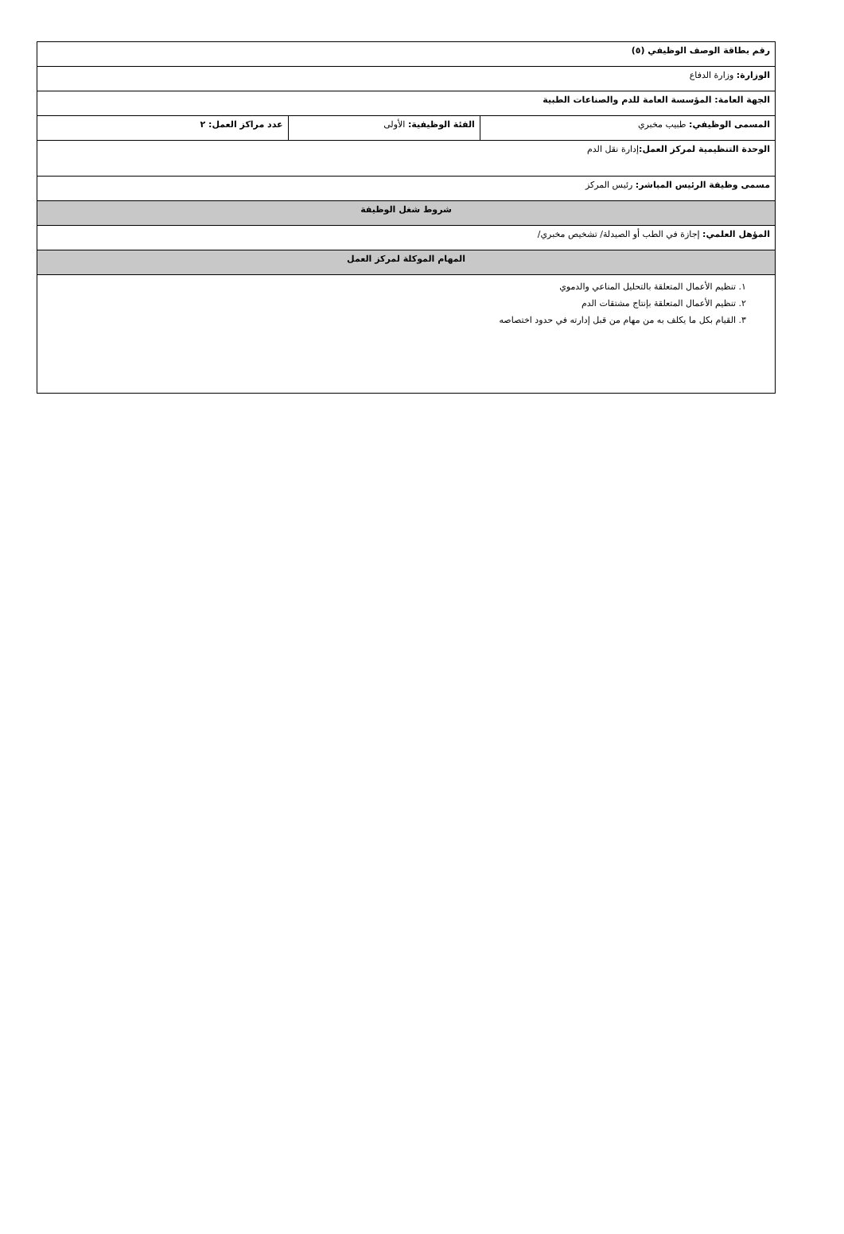| رقم بطاقة الوصف الوظيفي (٥) | | |
| الوزارة: وزارة الدفاع | | |
| الجهة العامة: المؤسسة العامة للدم والصناعات الطبية | | |
| المسمى الوظيفي: طبيب مخبري | الفئة الوظيفية: الأولى | عدد مراكز العمل: ٢ |
| الوحدة التنظيمية لمركز العمل: إدارة نقل الدم | | |
| مسمى وظيفة الرئيس المباشر: رئيس المركز | | |
| شروط شغل الوظيفة | | |
| المؤهل العلمي: إجازة في الطب أو الصيدلة/ تشخيص مخبري/ | | |
| المهام الموكلة لمركز العمل | | |
| ١. تنظيم الأعمال المتعلقة بالتحليل المناعي والدموي ٢. تنظيم الأعمال المتعلقة بإنتاج مشتقات الدم ٣. القيام بكل ما يكلف به من مهام من قبل إدارته في حدود اختصاصه | | |